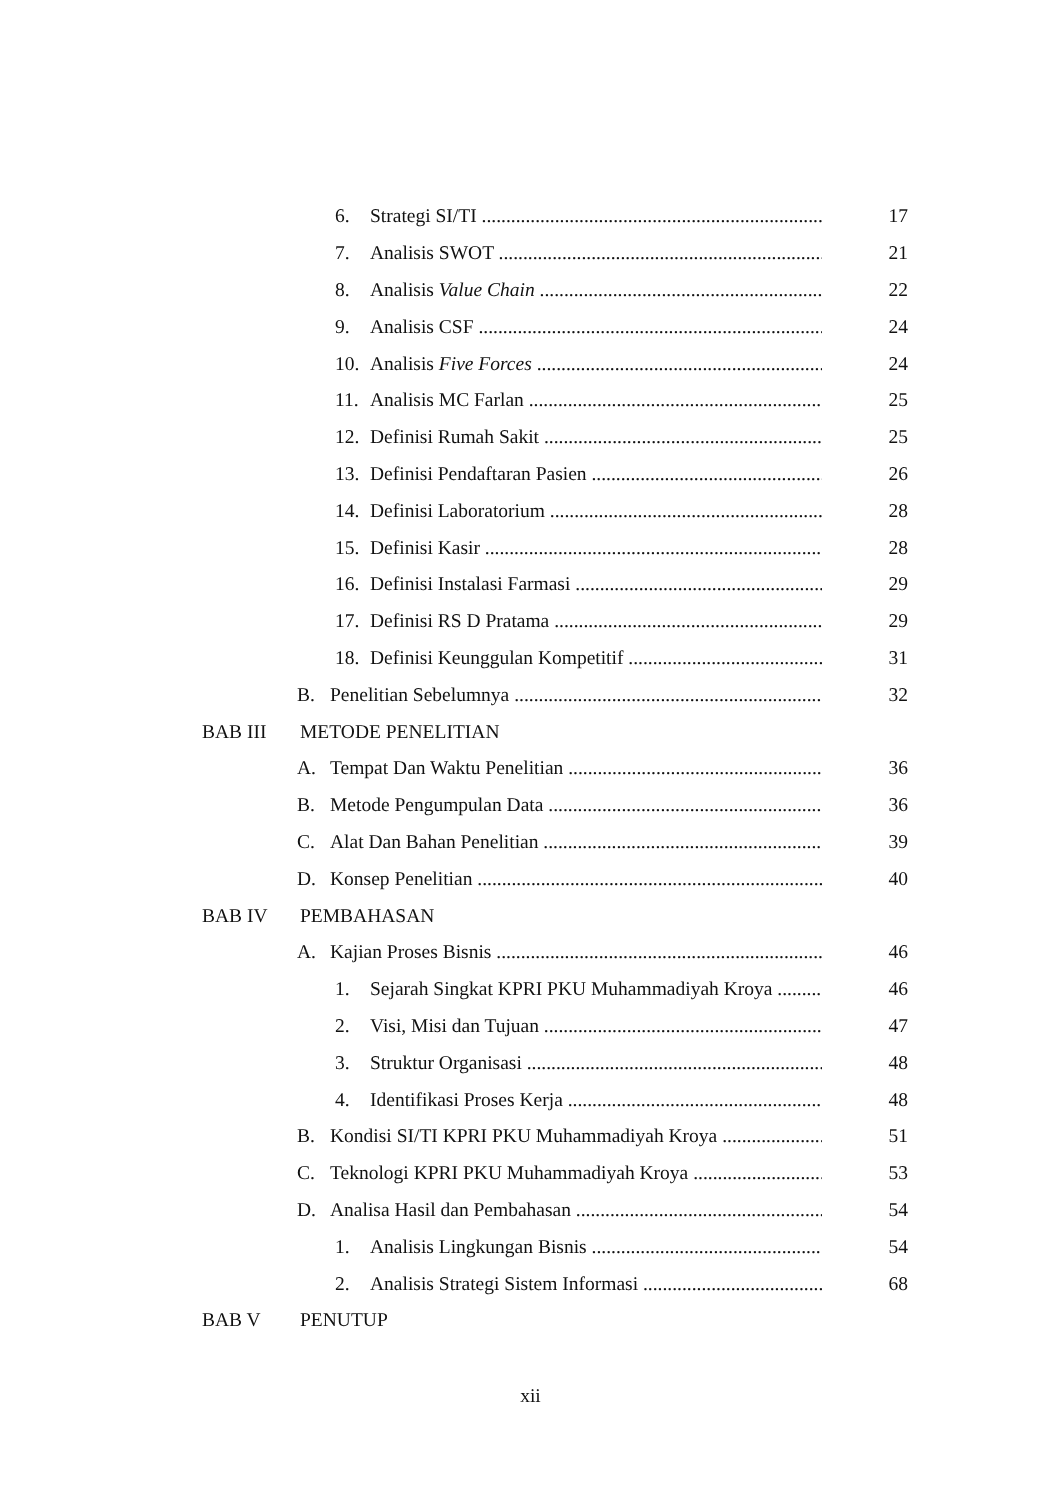6. Strategi SI/TI 17
7. Analisis SWOT 21
8. Analisis Value Chain 22
9. Analisis CSF 24
10. Analisis Five Forces 24
11. Analisis MC Farlan 25
12. Definisi Rumah Sakit 25
13. Definisi Pendaftaran Pasien 26
14. Definisi Laboratorium 28
15. Definisi Kasir 28
16. Definisi Instalasi Farmasi 29
17. Definisi RS D Pratama 29
18. Definisi Keunggulan Kompetitif 31
B. Penelitian Sebelumnya 32
BAB III METODE PENELITIAN
A. Tempat Dan Waktu Penelitian 36
B. Metode Pengumpulan Data 36
C. Alat Dan Bahan Penelitian 39
D. Konsep Penelitian 40
BAB IV PEMBAHASAN
A. Kajian Proses Bisnis 46
1. Sejarah Singkat KPRI PKU Muhammadiyah Kroya 46
2. Visi, Misi dan Tujuan 47
3. Struktur Organisasi 48
4. Identifikasi Proses Kerja 48
B. Kondisi SI/TI KPRI PKU Muhammadiyah Kroya 51
C. Teknologi KPRI PKU Muhammadiyah Kroya 53
D. Analisa Hasil dan Pembahasan 54
1. Analisis Lingkungan Bisnis 54
2. Analisis Strategi Sistem Informasi 68
BAB V PENUTUP
xii